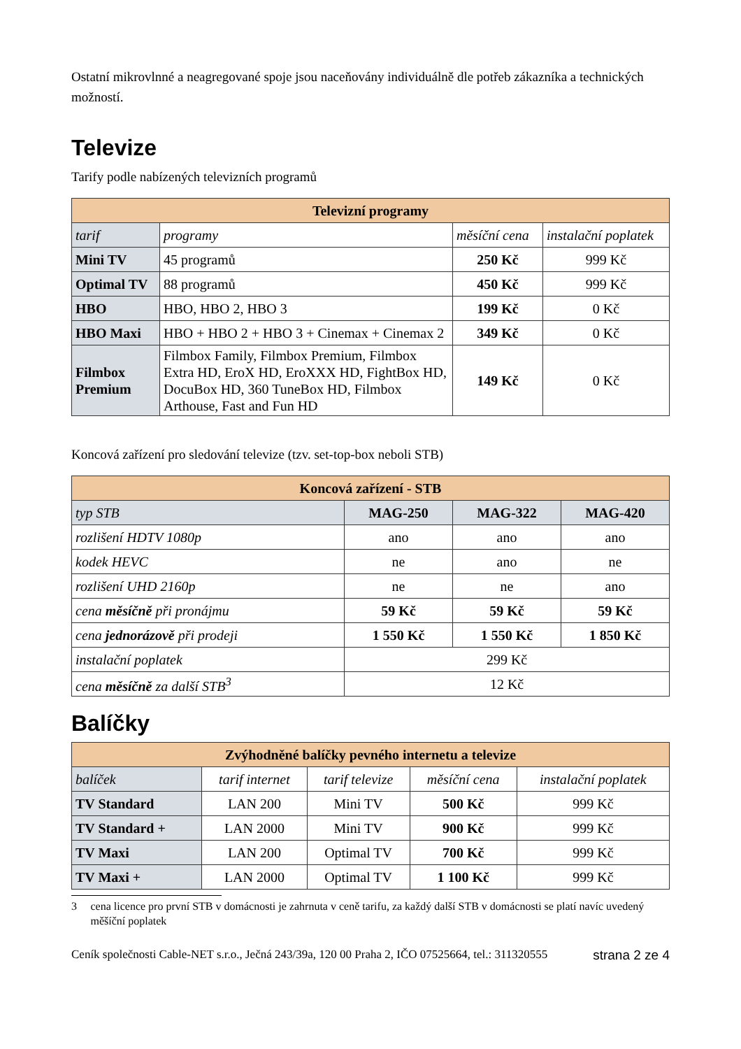Ostatní mikrovlnné a neagregované spoje jsou naceňovány individuálně dle potřeb zákazníka a technických možností.
Televize
Tarify podle nabízených televizních programů
| Televizní programy | | | |
| --- | --- | --- | --- |
| tarif | programy | měsíční cena | instalační poplatek |
| Mini TV | 45 programů | 250 Kč | 999 Kč |
| Optimal TV | 88 programů | 450 Kč | 999 Kč |
| HBO | HBO, HBO 2, HBO 3 | 199 Kč | 0 Kč |
| HBO Maxi | HBO + HBO 2 + HBO 3 + Cinemax + Cinemax 2 | 349 Kč | 0 Kč |
| Filmbox Premium | Filmbox Family, Filmbox Premium, Filmbox Extra HD, EroX HD, EroXXX HD, FightBox HD, DocuBox HD, 360 TuneBox HD, Filmbox Arthouse, Fast and Fun HD | 149 Kč | 0 Kč |
Koncová zařízení pro sledování televize (tzv. set-top-box neboli STB)
| Koncová zařízení - STB | | | |
| --- | --- | --- | --- |
| typ STB | MAG-250 | MAG-322 | MAG-420 |
| rozlišení HDTV 1080p | ano | ano | ano |
| kodek HEVC | ne | ano | ne |
| rozlišení UHD 2160p | ne | ne | ano |
| cena měsíčně při pronájmu | 59 Kč | 59 Kč | 59 Kč |
| cena jednorázově při prodeji | 1 550 Kč | 1 550 Kč | 1 850 Kč |
| instalační poplatek | 299 Kč | | |
| cena měsíčně za další STB<sup>3</sup> | 12 Kč | | |
Balíčky
| Zvýhodněné balíčky pevného internetu a televize | | | | |
| --- | --- | --- | --- | --- |
| balíček | tarif internet | tarif televize | měsíční cena | instalační poplatek |
| TV Standard | LAN 200 | Mini TV | 500 Kč | 999 Kč |
| TV Standard + | LAN 2000 | Mini TV | 900 Kč | 999 Kč |
| TV Maxi | LAN 200 | Optimal TV | 700 Kč | 999 Kč |
| TV Maxi + | LAN 2000 | Optimal TV | 1 100 Kč | 999 Kč |
3 cena licence pro první STB v domácnosti je zahrnuta v ceně tarifu, za každý další STB v domácnosti se platí navíc uvedený měšíční poplatek
Ceník společnosti Cable-NET s.r.o., Ječná 243/39a, 120 00 Praha 2, IČO 07525664, tel.: 311320555 strana 2 ze 4